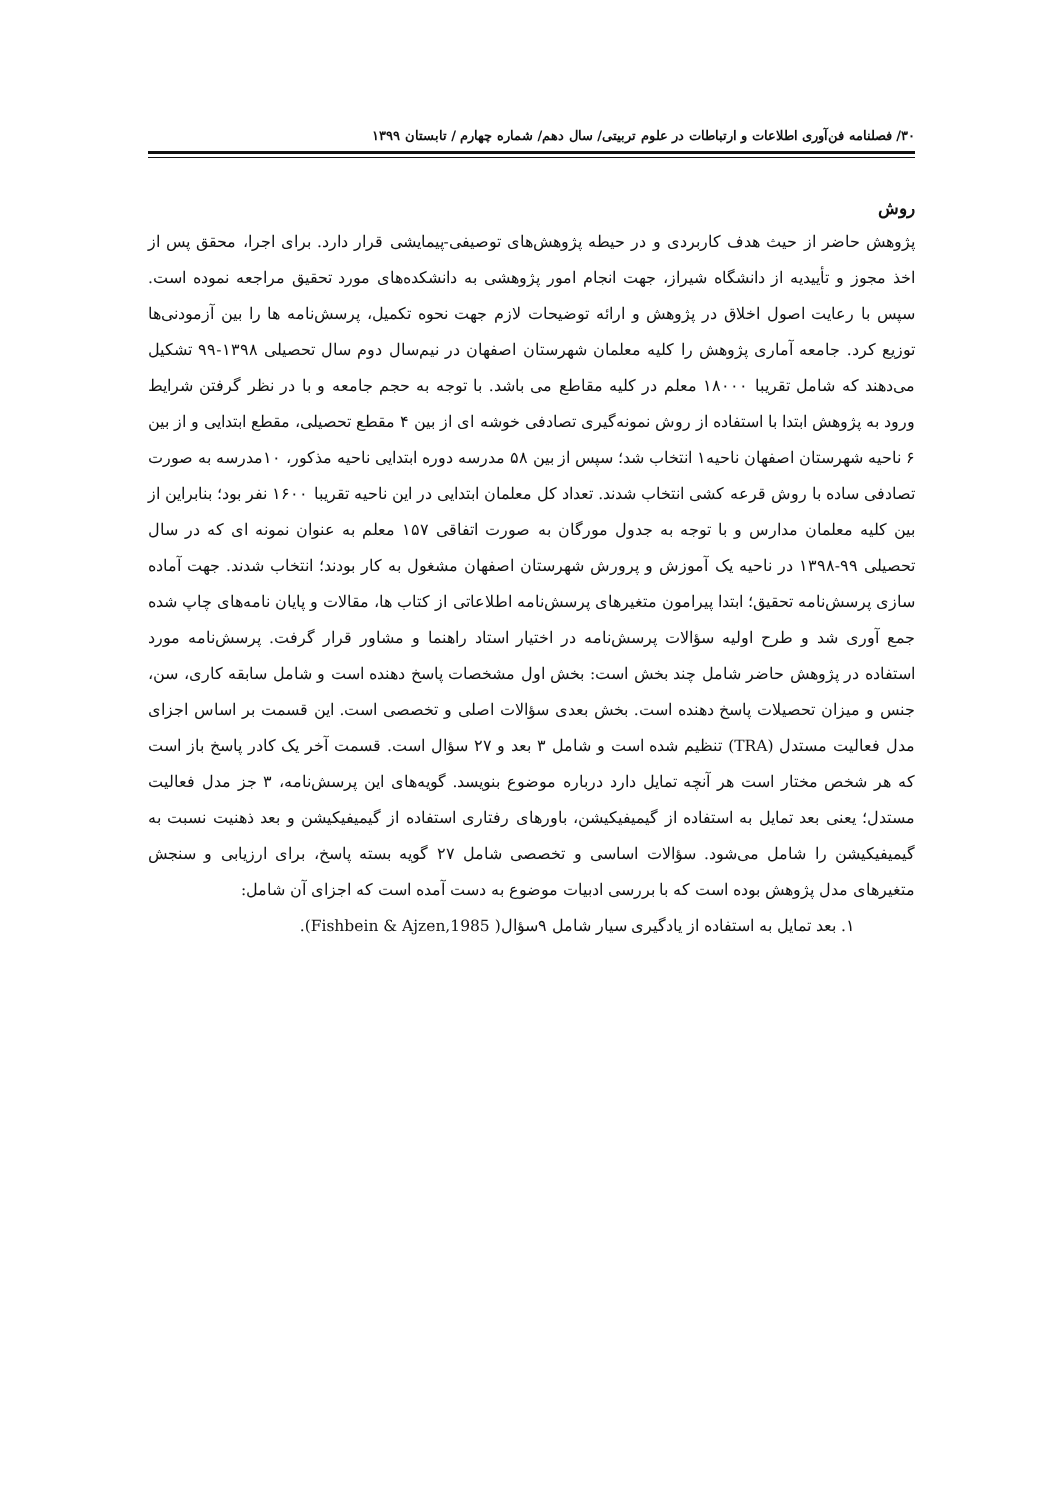۳۰/ فصلنامه فن‌آوری اطلاعات و ارتباطات در علوم تربیتی/ سال دهم/ شماره چهارم / تابستان ۱۳۹۹
روش
پژوهش حاضر از حیث هدف کاربردی و در حیطه پژوهش‌های توصیفی-پیمایشی قرار دارد. برای اجرا، محقق پس از اخذ مجوز و تأییدیه از دانشگاه شیراز، جهت انجام امور پژوهشی به دانشکده‌های مورد تحقیق مراجعه نموده است. سپس با رعایت اصول اخلاق در پژوهش و ارائه توضیحات لازم جهت نحوه تکمیل، پرسش‌نامه ها را بین آزمودنی‌ها توزیع کرد. جامعه آماری پژوهش را کلیه معلمان شهرستان اصفهان در نیم‌سال دوم سال تحصیلی ۱۳۹۸-۹۹ تشکیل می‌دهند که شامل تقریبا ۱۸۰۰۰ معلم در کلیه مقاطع می باشد. با توجه به حجم جامعه و با در نظر گرفتن شرایط ورود به پژوهش ابتدا با استفاده از روش نمونه‌گیری تصادفی خوشه ای از بین ۴ مقطع تحصیلی، مقطع ابتدایی و از بین ۶ ناحیه شهرستان اصفهان ناحیه۱ انتخاب شد؛ سپس از بین ۵۸ مدرسه دوره ابتدایی ناحیه مذکور، ۱۰مدرسه به صورت تصادفی ساده با روش قرعه کشی انتخاب شدند. تعداد کل معلمان ابتدایی در این ناحیه تقریبا ۱۶۰۰ نفر بود؛ بنابراین از بین کلیه معلمان مدارس و با توجه به جدول مورگان به صورت اتفاقی ۱۵۷ معلم به عنوان نمونه ای که در سال تحصیلی ۹۹-۱۳۹۸ در ناحیه یک آموزش و پرورش شهرستان اصفهان مشغول به کار بودند؛ انتخاب شدند. جهت آماده سازی پرسش‌نامه تحقیق؛ ابتدا پیرامون متغیرهای پرسش‌نامه اطلاعاتی از کتاب ها، مقالات و پایان نامه‌های چاپ شده جمع آوری شد و طرح اولیه سؤالات پرسش‌نامه در اختیار استاد راهنما و مشاور قرار گرفت. پرسش‌نامه مورد استفاده در پژوهش حاضر شامل چند بخش است: بخش اول مشخصات پاسخ دهنده است و شامل سابقه کاری، سن، جنس و میزان تحصیلات پاسخ دهنده است. بخش بعدی سؤالات اصلی و تخصصی است. این قسمت بر اساس اجزای مدل فعالیت مستدل (TRA) تنظیم شده است و شامل ۳ بعد و ۲۷ سؤال است. قسمت آخر یک کادر پاسخ باز است که هر شخص مختار است هر آنچه تمایل دارد درباره موضوع بنویسد. گویه‌های این پرسش‌نامه، ۳ جز مدل فعالیت مستدل؛ یعنی بعد تمایل به استفاده از گیمیفیکیشن، باورهای رفتاری استفاده از گیمیفیکیشن و بعد ذهنیت نسبت به گیمیفیکیشن را شامل می‌شود. سؤالات اساسی و تخصصی شامل ۲۷ گویه بسته پاسخ، برای ارزیابی و سنجش متغیرهای مدل پژوهش بوده است که با بررسی ادبیات موضوع به دست آمده است که اجزای آن شامل:
۱. بعد تمایل به استفاده از یادگیری سیار شامل ۹سؤال( Fishbein & Ajzen,1985).